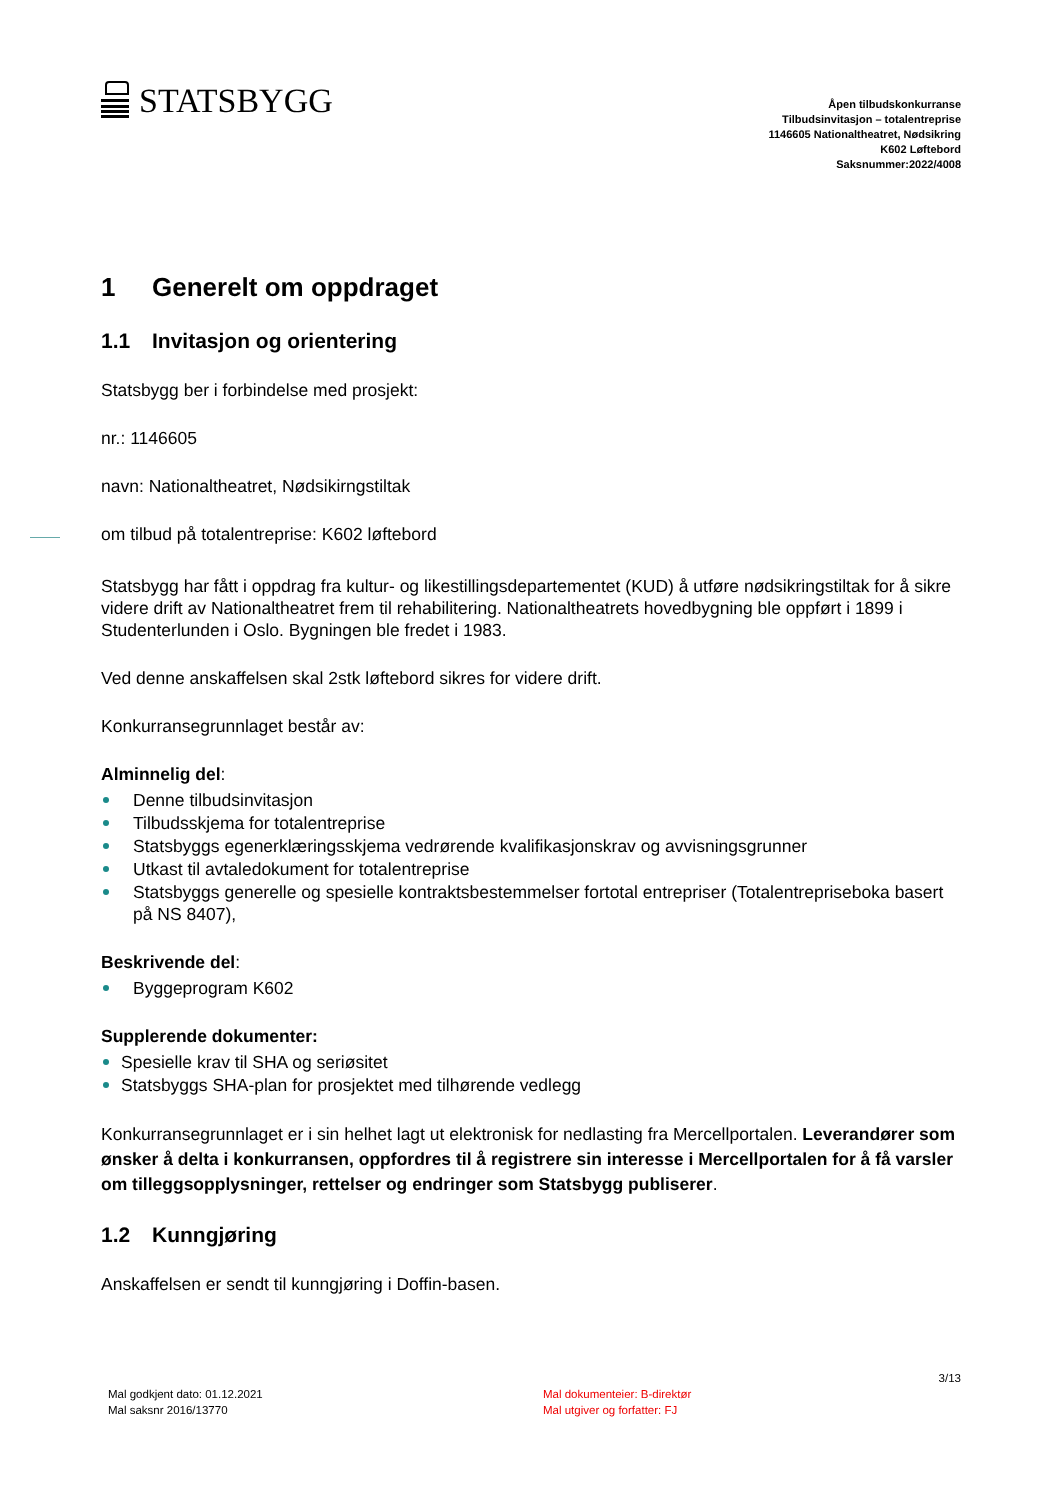STATSBYGG
Åpen tilbudskonkurranse
Tilbudsinvitasjon – totalentreprise
1146605 Nationaltheatret, Nødsikring
K602 Løftebord
Saksnummer:2022/4008
1 Generelt om oppdraget
1.1 Invitasjon og orientering
Statsbygg ber i forbindelse med prosjekt:
nr.: 1146605
navn: Nationaltheatret, Nødsikirngstiltak
om tilbud på totalentreprise: K602 løftebord
Statsbygg har fått i oppdrag fra kultur- og likestillingsdepartementet (KUD) å utføre nødsikringstiltak for å sikre videre drift av Nationaltheatret frem til rehabilitering. Nationaltheatrets hovedbygning ble oppført i 1899 i Studenterlunden i Oslo. Bygningen ble fredet i 1983.
Ved denne anskaffelsen skal 2stk løftebord sikres for videre drift.
Konkurransegrunnlaget består av:
Alminnelig del:
Denne tilbudsinvitasjon
Tilbudsskjema for totalentreprise
Statsbyggs egenerklæringsskjema vedrørende kvalifikasjonskrav og avvisningsgrunner
Utkast til avtaledokument for totalentreprise
Statsbyggs generelle og spesielle kontraktsbestemmelser fortotal entrepriser (Totalentrepriseboka basert på NS 8407),
Beskrivende del:
Byggeprogram K602
Supplerende dokumenter:
Spesielle krav til SHA og seriøsitet
Statsbyggs SHA-plan for prosjektet med tilhørende vedlegg
Konkurransegrunnlaget er i sin helhet lagt ut elektronisk for nedlasting fra Mercellportalen. Leverandører som ønsker å delta i konkurransen, oppfordres til å registrere sin interesse i Mercellportalen for å få varsler om tilleggsopplysninger, rettelser og endringer som Statsbygg publiserer.
1.2 Kunngjøring
Anskaffelsen er sendt til kunngjøring i Doffin-basen.
Mal godkjent dato: 01.12.2021
Mal saksnr 2016/13770
Mal dokumenteier: B-direktør
Mal utgiver og forfatter: FJ
3/13